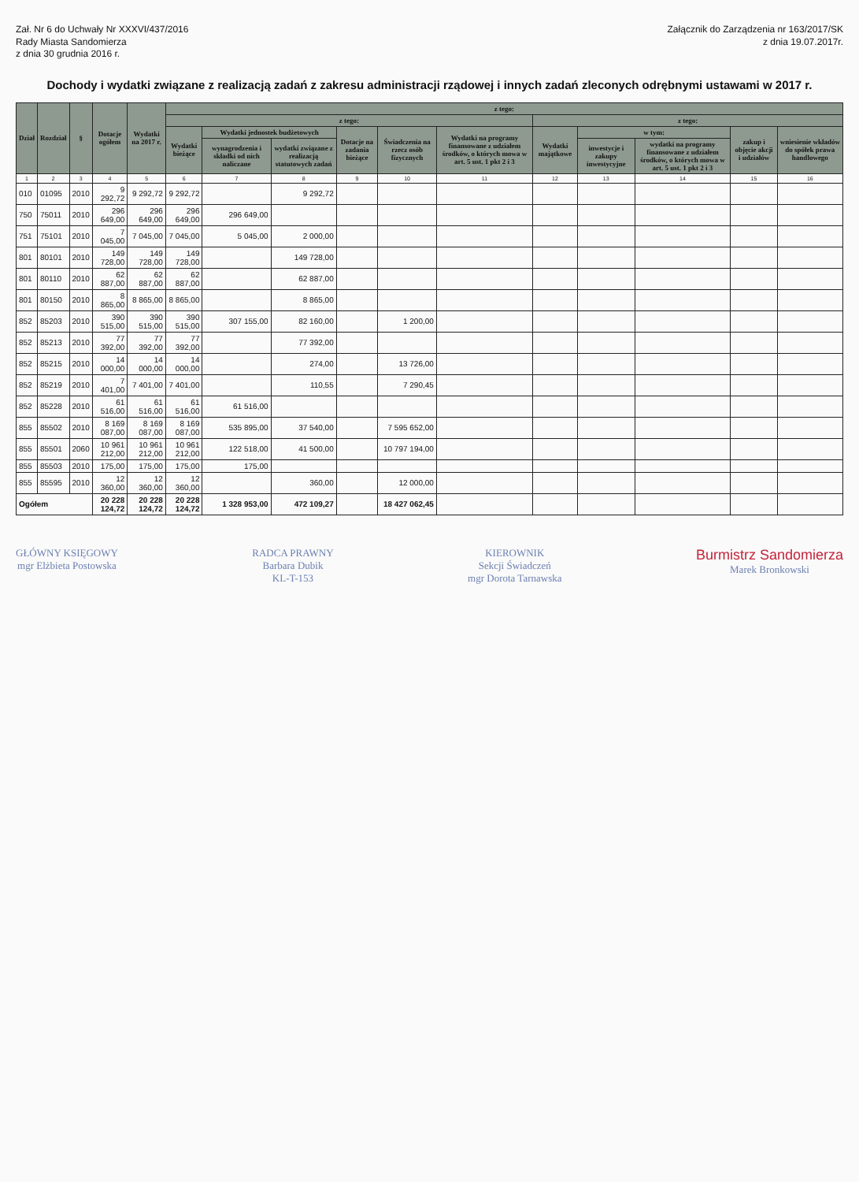Zał. Nr 6 do Uchwały Nr XXXVI/437/2016
Rady Miasta Sandomierza
z dnia 30 grudnia 2016 r.
Załącznik do Zarządzenia nr 163/2017/SK
z dnia 19.07.2017r.
Dochody i wydatki związane z realizacją zadań z zakresu administracji rządowej i innych zadań zleconych odrębnymi ustawami w 2017 r.
| Dział | Rozdział | § | Dotacje ogółem | Wydatki na 2017 r. | z tego: | | | | | | | | | | |
| --- | --- | --- | --- | --- | --- | --- | --- | --- | --- | --- | --- | --- | --- | --- | --- |
| | | | | | z tego: | | | | | | z tego: | | | | |
| | | | | | Wydatki bieżące | Wydatki jednostek budżetowych | | Dotacje na zadania bieżące | Świadczenia na rzecz osób fizycznych | Wydatki na programy finansowane z udziałem środków, o których mowa w art. 5 ust. 1 pkt 2 i 3 | Wydatki majątkowe | w tym: | | zakup i objęcie akcji i udziałów | wniesienie wkładów do spółek prawa handlowego |
| | | | | | | wynagrodzenia i składki od nich naliczane | wydatki związane z realizacją statutowych zadań | | | | | inwestycje i zakupy inwestycyjne | wydatki na programy finansowane z udziałem środków, o których mowa w art. 5 ust. 1 pkt 2 i 3 | | |
| 1 | 2 | 3 | 4 | 5 | 6 | 7 | 8 | 9 | 10 | 11 | 12 | 13 | 14 | 15 | 16 |
| 010 | 01095 | 2010 | 9 292,72 | 9 292,72 | 9 292,72 | | 9 292,72 | | | | | | | | |
| 750 | 75011 | 2010 | 296 649,00 | 296 649,00 | 296 649,00 | 296 649,00 | | | | | | | | | |
| 751 | 75101 | 2010 | 7 045,00 | 7 045,00 | 7 045,00 | 5 045,00 | 2 000,00 | | | | | | | | |
| 801 | 80101 | 2010 | 149 728,00 | 149 728,00 | 149 728,00 | | 149 728,00 | | | | | | | | |
| 801 | 80110 | 2010 | 62 887,00 | 62 887,00 | 62 887,00 | | 62 887,00 | | | | | | | | |
| 801 | 80150 | 2010 | 8 865,00 | 8 865,00 | 8 865,00 | | 8 865,00 | | | | | | | | |
| 852 | 85203 | 2010 | 390 515,00 | 390 515,00 | 390 515,00 | 307 155,00 | 82 160,00 | | 1 200,00 | | | | | | |
| 852 | 85213 | 2010 | 77 392,00 | 77 392,00 | 77 392,00 | | 77 392,00 | | | | | | | | |
| 852 | 85215 | 2010 | 14 000,00 | 14 000,00 | 14 000,00 | | 274,00 | | 13 726,00 | | | | | | |
| 852 | 85219 | 2010 | 7 401,00 | 7 401,00 | 7 401,00 | | 110,55 | | 7 290,45 | | | | | | |
| 852 | 85228 | 2010 | 61 516,00 | 61 516,00 | 61 516,00 | 61 516,00 | | | | | | | | | |
| 855 | 85502 | 2010 | 8 169 087,00 | 8 169 087,00 | 8 169 087,00 | 535 895,00 | 37 540,00 | | 7 595 652,00 | | | | | | |
| 855 | 85501 | 2060 | 10 961 212,00 | 10 961 212,00 | 10 961 212,00 | 122 518,00 | 41 500,00 | | 10 797 194,00 | | | | | | |
| 855 | 85503 | 2010 | 175,00 | 175,00 | 175,00 | 175,00 | | | | | | | | | |
| 855 | 85595 | 2010 | 12 360,00 | 12 360,00 | 12 360,00 | | 360,00 | | 12 000,00 | | | | | | |
| Ogółem | | | 20 228 124,72 | 20 228 124,72 | 20 228 124,72 | 1 328 953,00 | 472 109,27 | | 18 427 062,45 | | | | | | |
GŁÓWNY KSIĘGOWY
mgr Elżbieta Postowska
RADCA PRAWNY
Barbara Dubik
KL-T-153
KIEROWNIK
Sekcji Świadczeń
mgr Dorota Tarnawska
Burmistrz Sandomierza
Marek Bronkowski